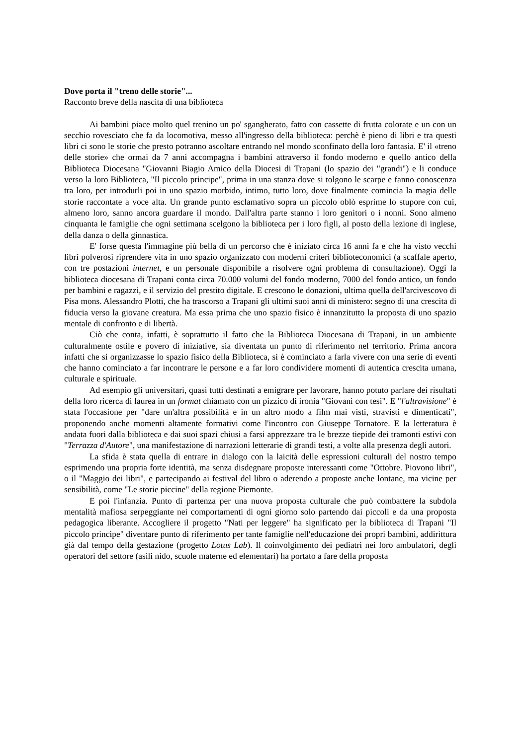Dove porta il "treno delle storie"...
Racconto breve della nascita di una biblioteca
Ai bambini piace molto quel trenino un po' sgangherato, fatto con cassette di frutta colorate e un con un secchio rovesciato che fa da locomotiva, messo all'ingresso della biblioteca: perchè è pieno di libri e tra questi libri ci sono le storie che presto potranno ascoltare entrando nel mondo sconfinato della loro fantasia. E' il «treno delle storie» che ormai da 7 anni accompagna i bambini attraverso il fondo moderno e quello antico della Biblioteca Diocesana "Giovanni Biagio Amico della Diocesi di Trapani (lo spazio dei "grandi") e li conduce verso la loro Biblioteca, "Il piccolo principe", prima in una stanza dove si tolgono le scarpe e fanno conoscenza tra loro, per introdurli poi in uno spazio morbido, intimo, tutto loro, dove finalmente comincia la magia delle storie raccontate a voce alta. Un grande punto esclamativo sopra un piccolo oblò esprime lo stupore con cui, almeno loro, sanno ancora guardare il mondo. Dall'altra parte stanno i loro genitori o i nonni. Sono almeno cinquanta le famiglie che ogni settimana scelgono la biblioteca per i loro figli, al posto della lezione di inglese, della danza o della ginnastica.
E' forse questa l'immagine più bella di un percorso che è iniziato circa 16 anni fa e che ha visto vecchi libri polverosi riprendere vita in uno spazio organizzato con moderni criteri biblioteconomici (a scaffale aperto, con tre postazioni internet, e un personale disponibile a risolvere ogni problema di consultazione). Oggi la biblioteca diocesana di Trapani conta circa 70.000 volumi del fondo moderno, 7000 del fondo antico, un fondo per bambini e ragazzi, e il servizio del prestito digitale. E crescono le donazioni, ultima quella dell'arcivescovo di Pisa mons. Alessandro Plotti, che ha trascorso a Trapani gli ultimi suoi anni di ministero: segno di una crescita di fiducia verso la giovane creatura. Ma essa prima che uno spazio fisico è innanzitutto la proposta di uno spazio mentale di confronto e di libertà.
Ciò che conta, infatti, è soprattutto il fatto che la Biblioteca Diocesana di Trapani, in un ambiente culturalmente ostile e povero di iniziative, sia diventata un punto di riferimento nel territorio. Prima ancora infatti che si organizzasse lo spazio fisico della Biblioteca, si è cominciato a farla vivere con una serie di eventi che hanno cominciato a far incontrare le persone e a far loro condividere momenti di autentica crescita umana, culturale e spirituale.
Ad esempio gli universitari, quasi tutti destinati a emigrare per lavorare, hanno potuto parlare dei risultati della loro ricerca di laurea in un format chiamato con un pizzico di ironia "Giovani con tesi". E "l'altravisione" è stata l'occasione per "dare un'altra possibilità e in un altro modo a film mai visti, stravisti e dimenticati", proponendo anche momenti altamente formativi come l'incontro con Giuseppe Tornatore. E la letteratura è andata fuori dalla biblioteca e dai suoi spazi chiusi a farsi apprezzare tra le brezze tiepide dei tramonti estivi con "Terrazza d'Autore", una manifestazione di narrazioni letterarie di grandi testi, a volte alla presenza degli autori.
La sfida è stata quella di entrare in dialogo con la laicità delle espressioni culturali del nostro tempo esprimendo una propria forte identità, ma senza disdegnare proposte interessanti come "Ottobre. Piovono libri", o il "Maggio dei libri", e partecipando ai festival del libro o aderendo a proposte anche lontane, ma vicine per sensibilità, come "Le storie piccine" della regione Piemonte.
E poi l'infanzia. Punto di partenza per una nuova proposta culturale che può combattere la subdola mentalità mafiosa serpeggiante nei comportamenti di ogni giorno solo partendo dai piccoli e da una proposta pedagogica liberante. Accogliere il progetto "Nati per leggere" ha significato per la biblioteca di Trapani "Il piccolo principe" diventare punto di riferimento per tante famiglie nell'educazione dei propri bambini, addirittura già dal tempo della gestazione (progetto Lotus Lab). Il coinvolgimento dei pediatri nei loro ambulatori, degli operatori del settore (asili nido, scuole materne ed elementari) ha portato a fare della proposta